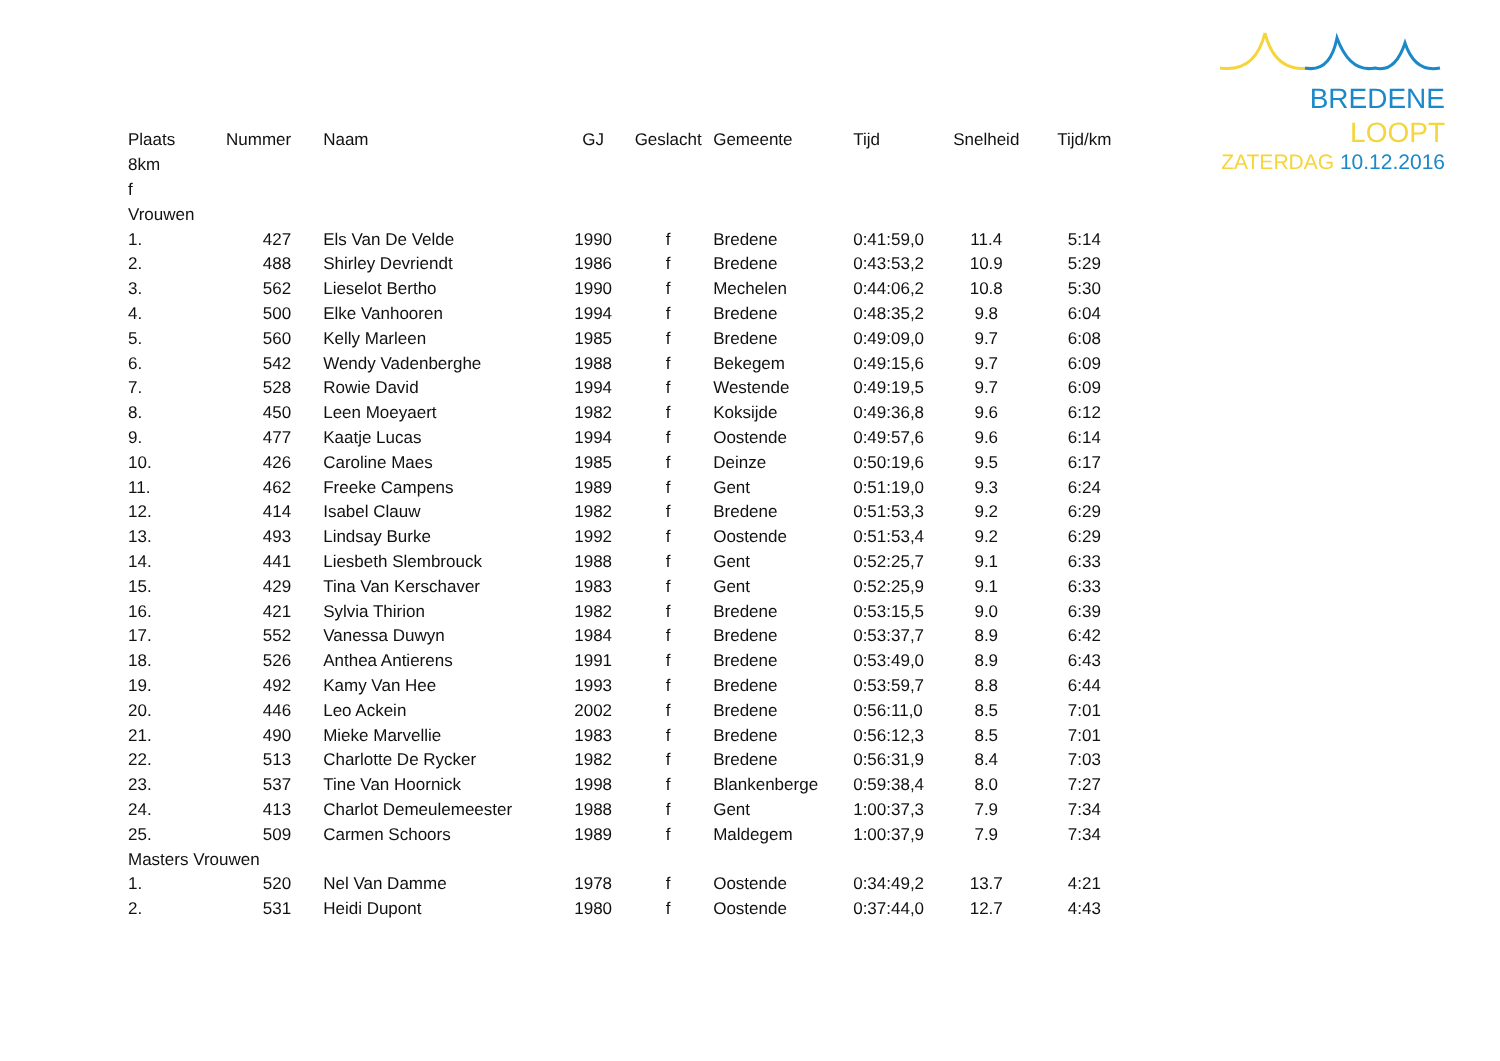BREDENE LOOPT
ZATERDAG 10.12.2016
| Plaats | Nummer | Naam | GJ | Geslacht | Gemeente | Tijd | Snelheid | Tijd/km |
| --- | --- | --- | --- | --- | --- | --- | --- | --- |
| 8km | | | | | | | | |
| f | | | | | | | | |
| Vrouwen | | | | | | | | |
| 1. | 427 | Els Van De Velde | 1990 | f | Bredene | 0:41:59,0 | 11.4 | 5:14 |
| 2. | 488 | Shirley Devriendt | 1986 | f | Bredene | 0:43:53,2 | 10.9 | 5:29 |
| 3. | 562 | Lieselot Bertho | 1990 | f | Mechelen | 0:44:06,2 | 10.8 | 5:30 |
| 4. | 500 | Elke Vanhooren | 1994 | f | Bredene | 0:48:35,2 | 9.8 | 6:04 |
| 5. | 560 | Kelly Marleen | 1985 | f | Bredene | 0:49:09,0 | 9.7 | 6:08 |
| 6. | 542 | Wendy Vadenberghe | 1988 | f | Bekegem | 0:49:15,6 | 9.7 | 6:09 |
| 7. | 528 | Rowie David | 1994 | f | Westende | 0:49:19,5 | 9.7 | 6:09 |
| 8. | 450 | Leen Moeyaert | 1982 | f | Koksijde | 0:49:36,8 | 9.6 | 6:12 |
| 9. | 477 | Kaatje Lucas | 1994 | f | Oostende | 0:49:57,6 | 9.6 | 6:14 |
| 10. | 426 | Caroline Maes | 1985 | f | Deinze | 0:50:19,6 | 9.5 | 6:17 |
| 11. | 462 | Freeke Campens | 1989 | f | Gent | 0:51:19,0 | 9.3 | 6:24 |
| 12. | 414 | Isabel Clauw | 1982 | f | Bredene | 0:51:53,3 | 9.2 | 6:29 |
| 13. | 493 | Lindsay Burke | 1992 | f | Oostende | 0:51:53,4 | 9.2 | 6:29 |
| 14. | 441 | Liesbeth Slembrouck | 1988 | f | Gent | 0:52:25,7 | 9.1 | 6:33 |
| 15. | 429 | Tina Van Kerschaver | 1983 | f | Gent | 0:52:25,9 | 9.1 | 6:33 |
| 16. | 421 | Sylvia Thirion | 1982 | f | Bredene | 0:53:15,5 | 9.0 | 6:39 |
| 17. | 552 | Vanessa Duwyn | 1984 | f | Bredene | 0:53:37,7 | 8.9 | 6:42 |
| 18. | 526 | Anthea Antierens | 1991 | f | Bredene | 0:53:49,0 | 8.9 | 6:43 |
| 19. | 492 | Kamy Van Hee | 1993 | f | Bredene | 0:53:59,7 | 8.8 | 6:44 |
| 20. | 446 | Leo Ackein | 2002 | f | Bredene | 0:56:11,0 | 8.5 | 7:01 |
| 21. | 490 | Mieke Marvellie | 1983 | f | Bredene | 0:56:12,3 | 8.5 | 7:01 |
| 22. | 513 | Charlotte De Rycker | 1982 | f | Bredene | 0:56:31,9 | 8.4 | 7:03 |
| 23. | 537 | Tine Van Hoornick | 1998 | f | Blankenberge | 0:59:38,4 | 8.0 | 7:27 |
| 24. | 413 | Charlot Demeulemeester | 1988 | f | Gent | 1:00:37,3 | 7.9 | 7:34 |
| 25. | 509 | Carmen Schoors | 1989 | f | Maldegem | 1:00:37,9 | 7.9 | 7:34 |
| Masters Vrouwen | | | | | | | | |
| 1. | 520 | Nel Van Damme | 1978 | f | Oostende | 0:34:49,2 | 13.7 | 4:21 |
| 2. | 531 | Heidi Dupont | 1980 | f | Oostende | 0:37:44,0 | 12.7 | 4:43 |